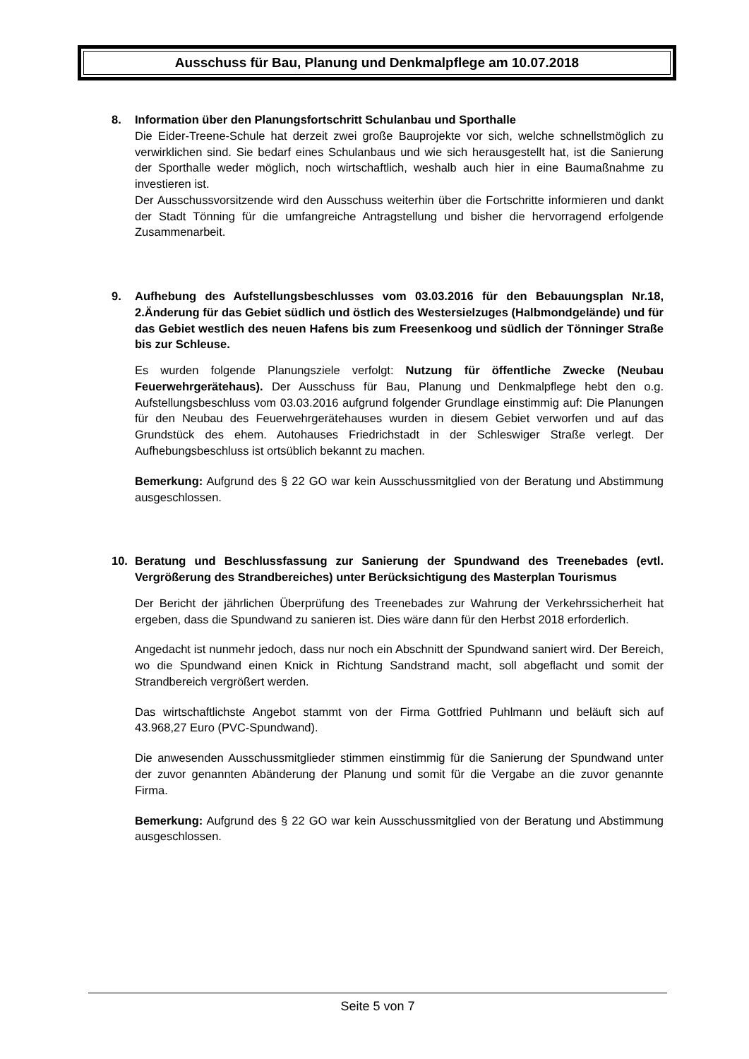Ausschuss für Bau, Planung und Denkmalpflege am 10.07.2018
8. Information über den Planungsfortschritt Schulanbau und Sporthalle
Die Eider-Treene-Schule hat derzeit zwei große Bauprojekte vor sich, welche schnellstmöglich zu verwirklichen sind. Sie bedarf eines Schulanbaus und wie sich herausgestellt hat, ist die Sanierung der Sporthalle weder möglich, noch wirtschaftlich, weshalb auch hier in eine Baumaßnahme zu investieren ist.
Der Ausschussvorsitzende wird den Ausschuss weiterhin über die Fortschritte informieren und dankt der Stadt Tönning für die umfangreiche Antragstellung und bisher die hervorragend erfolgende Zusammenarbeit.
9. Aufhebung des Aufstellungsbeschlusses vom 03.03.2016 für den Bebauungsplan Nr.18, 2.Änderung für das Gebiet südlich und östlich des Westersielzuges (Halbmondgelände) und für das Gebiet westlich des neuen Hafens bis zum Freesenkoog und südlich der Tönninger Straße bis zur Schleuse.
Es wurden folgende Planungsziele verfolgt: Nutzung für öffentliche Zwecke (Neubau Feuerwehrgerätehaus). Der Ausschuss für Bau, Planung und Denkmalpflege hebt den o.g. Aufstellungsbeschluss vom 03.03.2016 aufgrund folgender Grundlage einstimmig auf: Die Planungen für den Neubau des Feuerwehrgerätehauses wurden in diesem Gebiet verworfen und auf das Grundstück des ehem. Autohauses Friedrichstadt in der Schleswiger Straße verlegt. Der Aufhebungsbeschluss ist ortsüblich bekannt zu machen.
Bemerkung: Aufgrund des § 22 GO war kein Ausschussmitglied von der Beratung und Abstimmung ausgeschlossen.
10. Beratung und Beschlussfassung zur Sanierung der Spundwand des Treenebades (evtl. Vergrößerung des Strandbereiches) unter Berücksichtigung des Masterplan Tourismus
Der Bericht der jährlichen Überprüfung des Treenebades zur Wahrung der Verkehrssicherheit hat ergeben, dass die Spundwand zu sanieren ist. Dies wäre dann für den Herbst 2018 erforderlich.
Angedacht ist nunmehr jedoch, dass nur noch ein Abschnitt der Spundwand saniert wird. Der Bereich, wo die Spundwand einen Knick in Richtung Sandstrand macht, soll abgeflacht und somit der Strandbereich vergrößert werden.
Das wirtschaftlichste Angebot stammt von der Firma Gottfried Puhlmann und beläuft sich auf 43.968,27 Euro (PVC-Spundwand).
Die anwesenden Ausschussmitglieder stimmen einstimmig für die Sanierung der Spundwand unter der zuvor genannten Abänderung der Planung und somit für die Vergabe an die zuvor genannte Firma.
Bemerkung: Aufgrund des § 22 GO war kein Ausschussmitglied von der Beratung und Abstimmung ausgeschlossen.
Seite 5 von 7